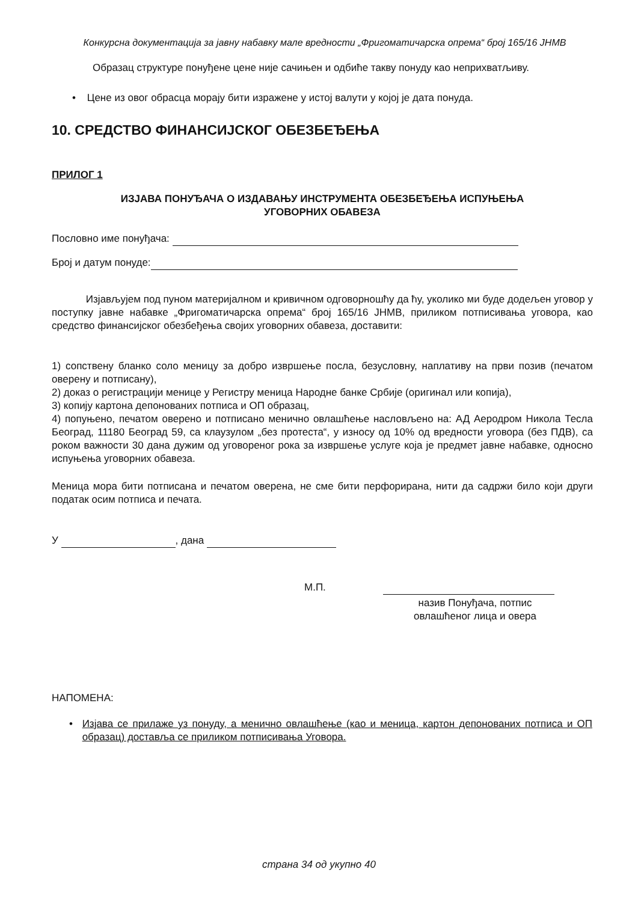Конкурсна документација за јавну набавку мале вредности „Фригоматичарска опрема“ број 165/16 ЈНМВ
Образац структуре понуђене цене није сачињен и одбиће такву понуду као неприхватљиву.
• Цене из овог обрасца морају бити изражене у истој валути у којој је дата понуда.
10. СРЕДСТВО ФИНАНСИЈСКОГ ОБЕЗБЕЂЕЊА
ПРИЛОГ 1
ИЗЈАВА ПОНУЂАЧА О ИЗДАВАЊУ ИНСТРУМЕНТА ОБЕЗБЕЂЕЊА ИСПУЊЕЊА
УГОВОРНИХ ОБАВЕЗА
Пословно име понуђача:
Број и датум понуде:
Изјављујем под пуном материјалном и кривичном одговорношћу да ћу, уколико ми буде додељен уговор у поступку јавне набавке „Фригоматичарска опрема“ број 165/16 ЈНМВ, приликом потписивања уговора, као средство финансијског обезбеђења својих уговорних обавеза, доставити:
1) сопствену бланко соло меницу за добро извршење посла, безусловну, наплативу на први позив (печатом оверену и потписану),
2) доказ о регистрацији менице у Регистру меница Народне банке Србије (оригинал или копија),
3) копију картона депонованих потписа и ОП образац,
4) попуњено, печатом оверено и потписано менично овлашћење насловљено на: АД Аеродром Никола Тесла Београд, 11180 Београд 59, са клаузулом „без протеста“, у износу од 10% од вредности уговора (без ПДВ), са роком важности 30 дана дужим од уговореног рока за извршење услуге која је предмет јавне набавке, односно испуњења уговорних обавеза.
Меница мора бити потписана и печатом оверена, не сме бити перфорирана, нити да садржи било који други податак осим потписа и печата.
У , дана
М.П.
назив Понуђача, потпис
овлашћеног лица и овера
НАПОМЕНА:
• Изјава се прилаже уз понуду, а менично овлашћење (као и меница, картон депонованих потписа и ОП образац) доставља се приликом потписивања Уговора.
страна 34 од укупно 40